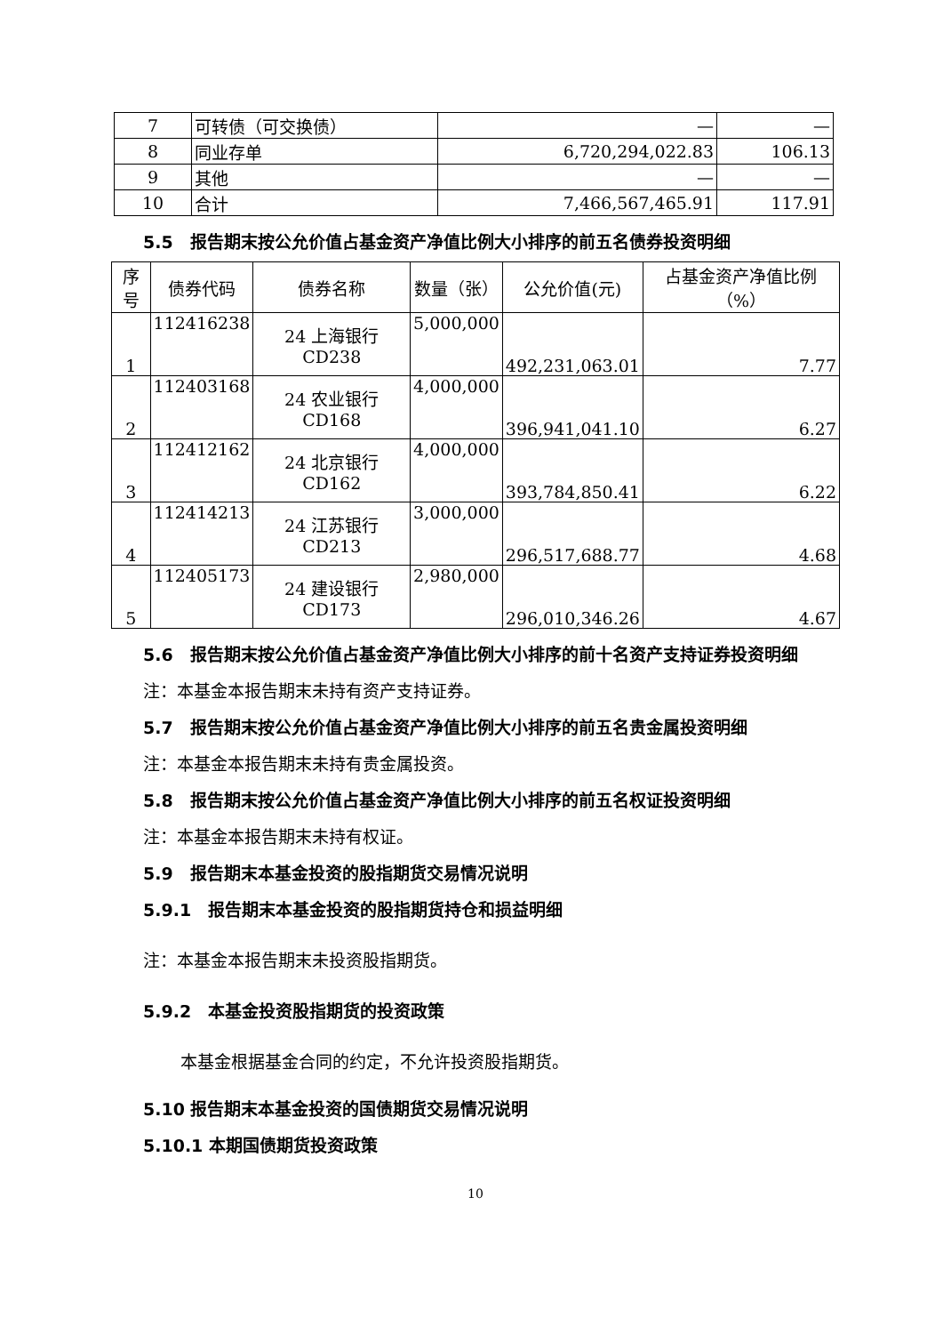| 7 | 可转债（可交换债） | — | — |
| 8 | 同业存单 | 6,720,294,022.83 | 106.13 |
| 9 | 其他 | — | — |
| 10 | 合计 | 7,466,567,465.91 | 117.91 |
5.5　报告期末按公允价值占基金资产净值比例大小排序的前五名债券投资明细
| 序号 | 债券代码 | 债券名称 | 数量（张） | 公允价值(元) | 占基金资产净值比例（%） |
| --- | --- | --- | --- | --- | --- |
| 1 | 112416238 | 24 上海银行 CD238 | 5,000,000 | 492,231,063.01 | 7.77 |
| 2 | 112403168 | 24 农业银行 CD168 | 4,000,000 | 396,941,041.10 | 6.27 |
| 3 | 112412162 | 24 北京银行 CD162 | 4,000,000 | 393,784,850.41 | 6.22 |
| 4 | 112414213 | 24 江苏银行 CD213 | 3,000,000 | 296,517,688.77 | 4.68 |
| 5 | 112405173 | 24 建设银行 CD173 | 2,980,000 | 296,010,346.26 | 4.67 |
5.6　报告期末按公允价值占基金资产净值比例大小排序的前十名资产支持证券投资明细
注：本基金本报告期末未持有资产支持证券。
5.7　报告期末按公允价值占基金资产净值比例大小排序的前五名贵金属投资明细
注：本基金本报告期末未持有贵金属投资。
5.8　报告期末按公允价值占基金资产净值比例大小排序的前五名权证投资明细
注：本基金本报告期末未持有权证。
5.9　报告期末本基金投资的股指期货交易情况说明
5.9.1　报告期末本基金投资的股指期货持仓和损益明细
注：本基金本报告期末未投资股指期货。
5.9.2　本基金投资股指期货的投资政策
本基金根据基金合同的约定，不允许投资股指期货。
5.10 报告期末本基金投资的国债期货交易情况说明
5.10.1 本期国债期货投资政策
10